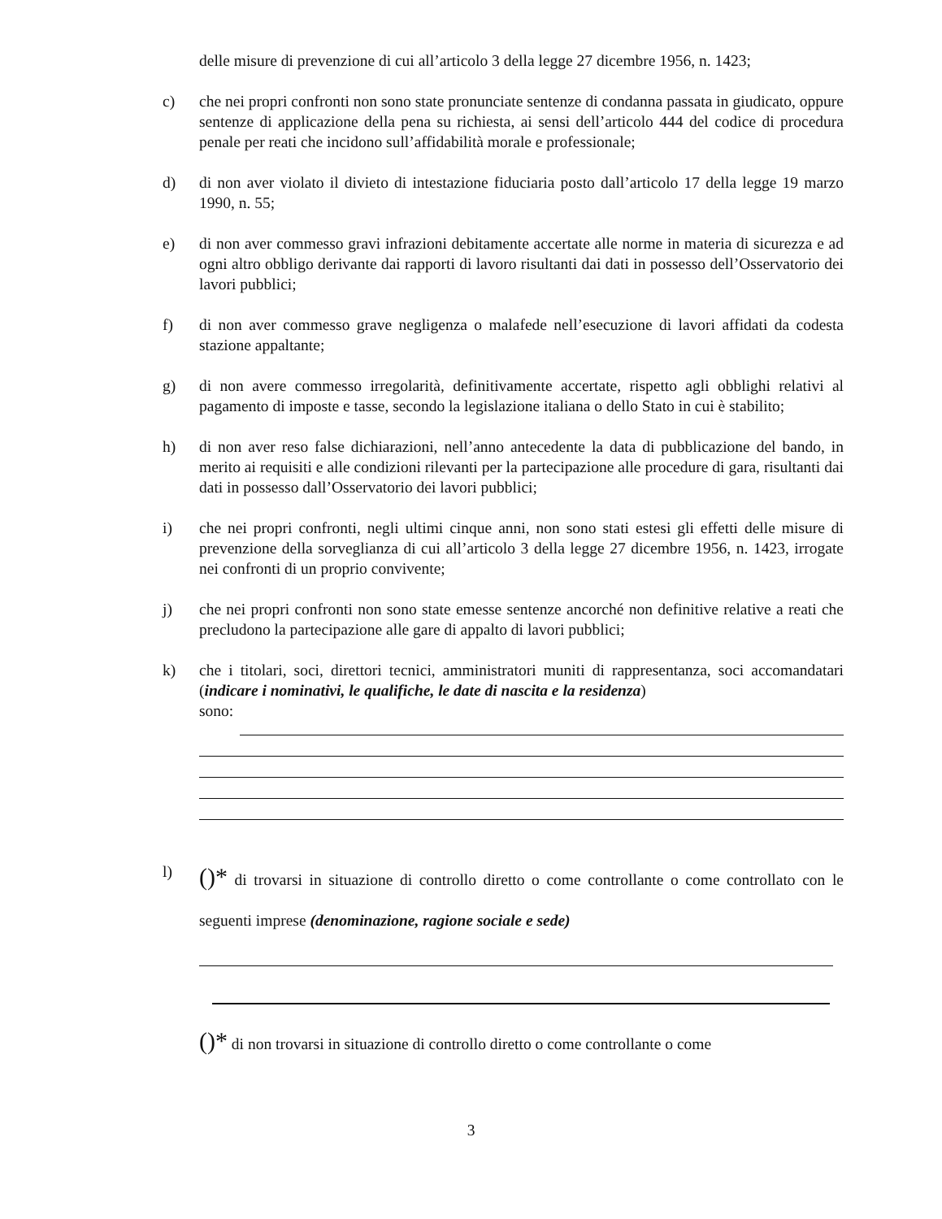delle misure di prevenzione di cui all’articolo 3 della legge 27 dicembre 1956, n. 1423;
c) che nei propri confronti non sono state pronunciate sentenze di condanna passata in giudicato, oppure sentenze di applicazione della pena su richiesta, ai sensi dell’articolo 444 del codice di procedura penale per reati che incidono sull’affidabilità morale e professionale;
d) di non aver violato il divieto di intestazione fiduciaria posto dall’articolo 17 della legge 19 marzo 1990, n. 55;
e) di non aver commesso gravi infrazioni debitamente accertate alle norme in materia di sicurezza e ad ogni altro obbligo derivante dai rapporti di lavoro risultanti dai dati in possesso dell’Osservatorio dei lavori pubblici;
f) di non aver commesso grave negligenza o malafede nell’esecuzione di lavori affidati da codesta stazione appaltante;
g) di non avere commesso irregolarità, definitivamente accertate, rispetto agli obblighi relativi al pagamento di imposte e tasse, secondo la legislazione italiana o dello Stato in cui è stabilito;
h) di non aver reso false dichiarazioni, nell’anno antecedente la data di pubblicazione del bando, in merito ai requisiti e alle condizioni rilevanti per la partecipazione alle procedure di gara, risultanti dai dati in possesso dall’Osservatorio dei lavori pubblici;
i) che nei propri confronti, negli ultimi cinque anni, non sono stati estesi gli effetti delle misure di prevenzione della sorveglianza di cui all’articolo 3 della legge 27 dicembre 1956, n. 1423, irrogate nei confronti di un proprio convivente;
j) che nei propri confronti non sono state emesse sentenze ancorché non definitive relative a reati che precludono la partecipazione alle gare di appalto di lavori pubblici;
k) che i titolari, soci, direttori tecnici, amministratori muniti di rappresentanza, soci accomandatari (indicare i nominativi, le qualifiche, le date di nascita e la residenza)
sono:
l)
()* di trovarsi in situazione di controllo diretto o come controllante o come controllato con le seguenti imprese (denominazione, ragione sociale e sede)
()* di non trovarsi in situazione di controllo diretto o come controllante o come
3